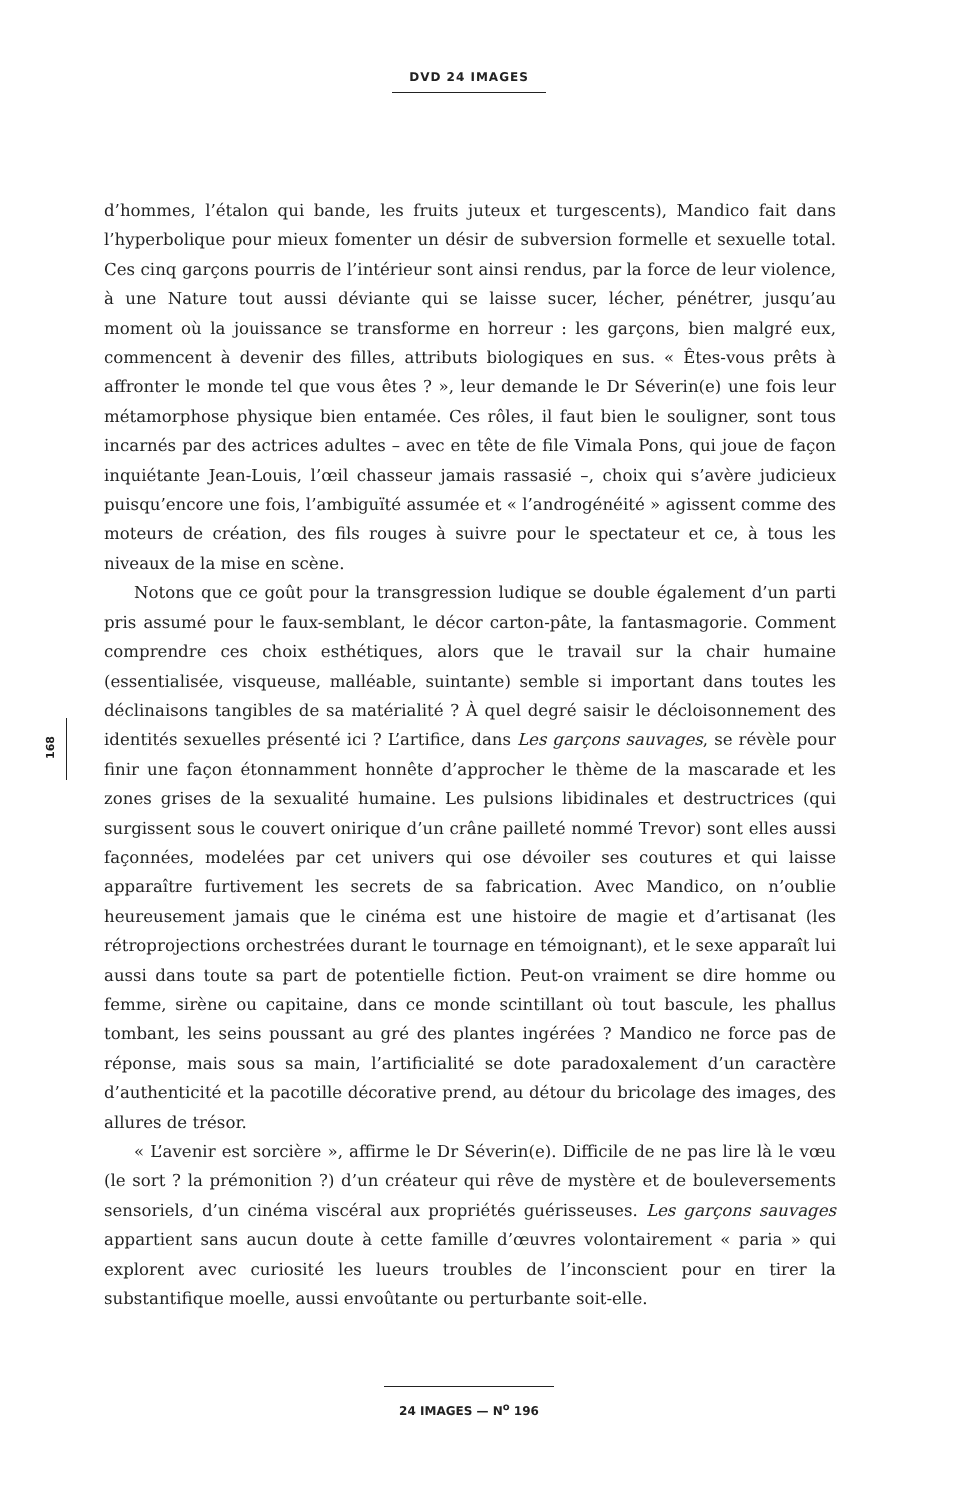DVD 24 IMAGES
168
d’hommes, l’étalon qui bande, les fruits juteux et turgescents), Mandico fait dans l’hyperbolique pour mieux fomenter un désir de subversion formelle et sexuelle total. Ces cinq garçons pourris de l’intérieur sont ainsi rendus, par la force de leur violence, à une Nature tout aussi déviante qui se laisse sucer, lécher, pénétrer, jusqu’au moment où la jouissance se transforme en horreur : les garçons, bien malgré eux, commencent à devenir des filles, attributs biologiques en sus. « Êtes-vous prêts à affronter le monde tel que vous êtes ? », leur demande le Dr Séverin(e) une fois leur métamorphose physique bien entamée. Ces rôles, il faut bien le souligner, sont tous incarnés par des actrices adultes – avec en tête de file Vimala Pons, qui joue de façon inquiétante Jean-Louis, l’œil chasseur jamais rassasié –, choix qui s’avère judicieux puisqu’encore une fois, l’ambiguïté assumée et « l’androgénéité » agissent comme des moteurs de création, des fils rouges à suivre pour le spectateur et ce, à tous les niveaux de la mise en scène.
Notons que ce goût pour la transgression ludique se double également d’un parti pris assumé pour le faux-semblant, le décor carton-pâte, la fantasmagorie. Comment comprendre ces choix esthétiques, alors que le travail sur la chair humaine (essentialisée, visqueuse, malléable, suintante) semble si important dans toutes les déclinaisons tangibles de sa matérialité ? À quel degré saisir le décloisonnement des identités sexuelles présenté ici ? L’artifice, dans Les garçons sauvages, se révèle pour finir une façon étonnamment honnête d’approcher le thème de la mascarade et les zones grises de la sexualité humaine. Les pulsions libidinales et destructrices (qui surgissent sous le couvert onirique d’un crâne pailleté nommé Trevor) sont elles aussi façonnées, modelées par cet univers qui ose dévoiler ses coutures et qui laisse apparaître furtivement les secrets de sa fabrication. Avec Mandico, on n’oublie heureusement jamais que le cinéma est une histoire de magie et d’artisanat (les rétroprojections orchestrées durant le tournage en témoignant), et le sexe apparaît lui aussi dans toute sa part de potentielle fiction. Peut-on vraiment se dire homme ou femme, sirène ou capitaine, dans ce monde scintillant où tout bascule, les phallus tombant, les seins poussant au gré des plantes ingérées ? Mandico ne force pas de réponse, mais sous sa main, l’artificialité se dote paradoxalement d’un caractère d’authenticité et la pacotille décorative prend, au détour du bricolage des images, des allures de trésor.
« L’avenir est sorcière », affirme le Dr Séverin(e). Difficile de ne pas lire là le vœu (le sort ? la prémonition ?) d’un créateur qui rêve de mystère et de bouleversements sensoriels, d’un cinéma viscéral aux propriétés guérisseuses. Les garçons sauvages appartient sans aucun doute à cette famille d’œuvres volontairement « paria » qui explorent avec curiosité les lueurs troubles de l’inconscient pour en tirer la substantifique moelle, aussi envoûtante ou perturbante soit-elle.
24 IMAGES — N<sup>o</sup> 196